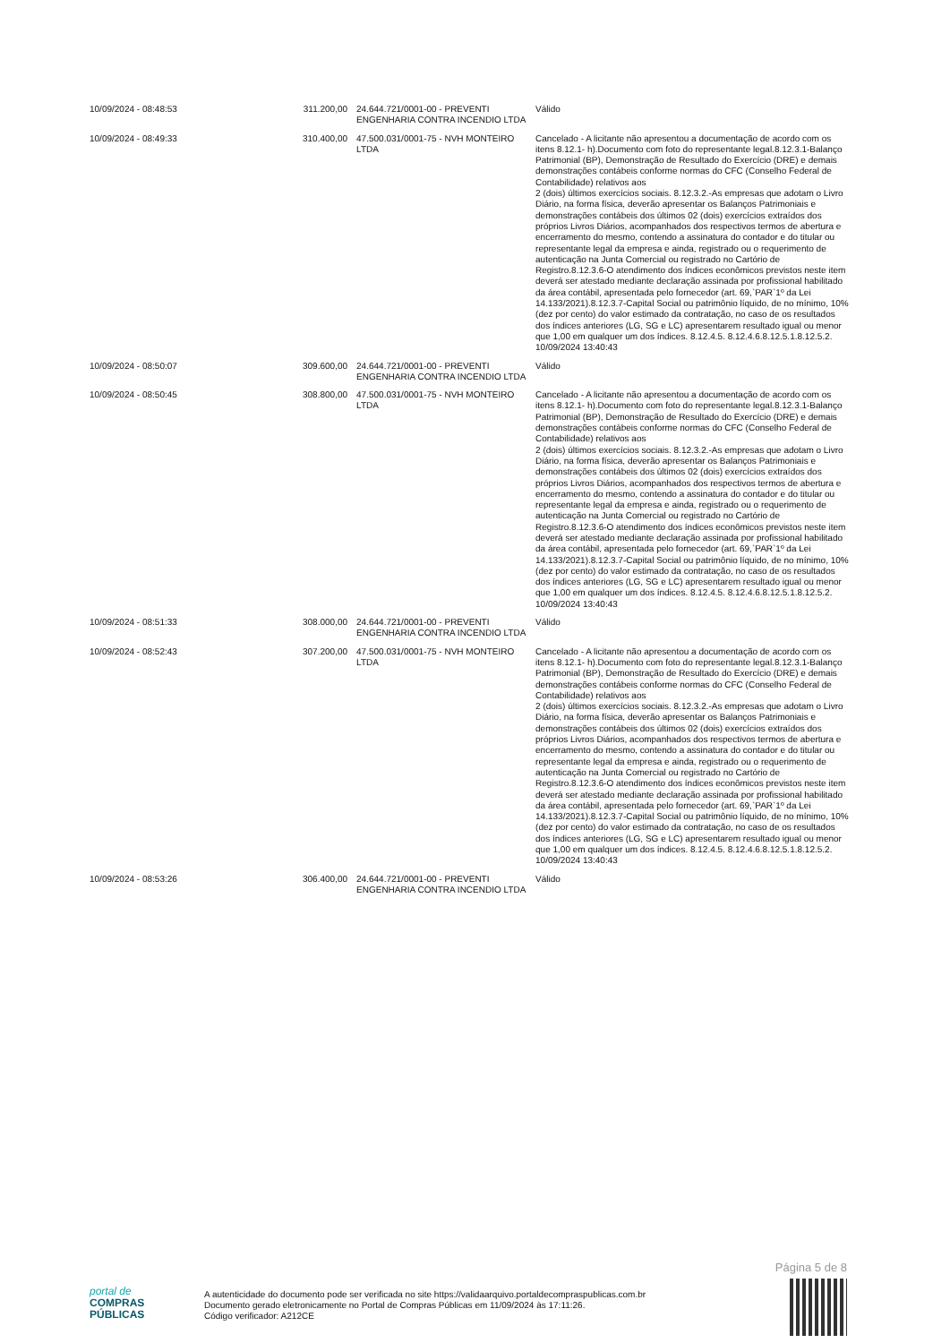| 10/09/2024 - 08:48:53 | 311.200,00 | 24.644.721/0001-00 - PREVENTI ENGENHARIA CONTRA INCENDIO LTDA | Válido |
| 10/09/2024 - 08:49:33 | 310.400,00 | 47.500.031/0001-75 - NVH MONTEIRO LTDA | Cancelado - A licitante não apresentou a documentação de acordo com os itens 8.12.1- h).Documento com foto do representante legal.8.12.3.1-Balanço Patrimonial (BP), Demonstração de Resultado do Exercício (DRE) e demais demonstrações contábeis conforme normas do CFC (Conselho Federal de Contabilidade) relativos aos 2 (dois) últimos exercícios sociais. 8.12.3.2.-As empresas que adotam o Livro Diário, na forma física, deverão apresentar os Balanços Patrimoniais e demonstrações contábeis dos últimos 02 (dois) exercícios extraídos dos próprios Livros Diários, acompanhados dos respectivos termos de abertura e encerramento do mesmo, contendo a assinatura do contador e do titular ou representante legal da empresa e ainda, registrado ou o requerimento de autenticação na Junta Comercial ou registrado no Cartório de Registro.8.12.3.6-O atendimento dos índices econômicos previstos neste item deverá ser atestado mediante declaração assinada por profissional habilitado da área contábil, apresentada pelo fornecedor (art. 69,`PAR`1º da Lei 14.133/2021).8.12.3.7-Capital Social ou patrimônio líquido, de no mínimo, 10% (dez por cento) do valor estimado da contratação, no caso de os resultados dos índices anteriores (LG, SG e LC) apresentarem resultado igual ou menor que 1,00 em qualquer um dos índices. 8.12.4.5. 8.12.4.6.8.12.5.1.8.12.5.2. 10/09/2024 13:40:43 |
| 10/09/2024 - 08:50:07 | 309.600,00 | 24.644.721/0001-00 - PREVENTI ENGENHARIA CONTRA INCENDIO LTDA | Válido |
| 10/09/2024 - 08:50:45 | 308.800,00 | 47.500.031/0001-75 - NVH MONTEIRO LTDA | Cancelado - A licitante não apresentou a documentação de acordo com os itens 8.12.1- h).Documento com foto do representante legal.8.12.3.1-Balanço Patrimonial (BP), Demonstração de Resultado do Exercício (DRE) e demais demonstrações contábeis conforme normas do CFC (Conselho Federal de Contabilidade) relativos aos 2 (dois) últimos exercícios sociais. 8.12.3.2.-As empresas que adotam o Livro Diário, na forma física, deverão apresentar os Balanços Patrimoniais e demonstrações contábeis dos últimos 02 (dois) exercícios extraídos dos próprios Livros Diários, acompanhados dos respectivos termos de abertura e encerramento do mesmo, contendo a assinatura do contador e do titular ou representante legal da empresa e ainda, registrado ou o requerimento de autenticação na Junta Comercial ou registrado no Cartório de Registro.8.12.3.6-O atendimento dos índices econômicos previstos neste item deverá ser atestado mediante declaração assinada por profissional habilitado da área contábil, apresentada pelo fornecedor (art. 69,`PAR`1º da Lei 14.133/2021).8.12.3.7-Capital Social ou patrimônio líquido, de no mínimo, 10% (dez por cento) do valor estimado da contratação, no caso de os resultados dos índices anteriores (LG, SG e LC) apresentarem resultado igual ou menor que 1,00 em qualquer um dos índices. 8.12.4.5. 8.12.4.6.8.12.5.1.8.12.5.2. 10/09/2024 13:40:43 |
| 10/09/2024 - 08:51:33 | 308.000,00 | 24.644.721/0001-00 - PREVENTI ENGENHARIA CONTRA INCENDIO LTDA | Válido |
| 10/09/2024 - 08:52:43 | 307.200,00 | 47.500.031/0001-75 - NVH MONTEIRO LTDA | Cancelado - A licitante não apresentou a documentação de acordo com os itens 8.12.1- h).Documento com foto do representante legal.8.12.3.1-Balanço Patrimonial (BP), Demonstração de Resultado do Exercício (DRE) e demais demonstrações contábeis conforme normas do CFC (Conselho Federal de Contabilidade) relativos aos 2 (dois) últimos exercícios sociais. 8.12.3.2.-As empresas que adotam o Livro Diário, na forma física, deverão apresentar os Balanços Patrimoniais e demonstrações contábeis dos últimos 02 (dois) exercícios extraídos dos próprios Livros Diários, acompanhados dos respectivos termos de abertura e encerramento do mesmo, contendo a assinatura do contador e do titular ou representante legal da empresa e ainda, registrado ou o requerimento de autenticação na Junta Comercial ou registrado no Cartório de Registro.8.12.3.6-O atendimento dos índices econômicos previstos neste item deverá ser atestado mediante declaração assinada por profissional habilitado da área contábil, apresentada pelo fornecedor (art. 69,`PAR`1º da Lei 14.133/2021).8.12.3.7-Capital Social ou patrimônio líquido, de no mínimo, 10% (dez por cento) do valor estimado da contratação, no caso de os resultados dos índices anteriores (LG, SG e LC) apresentarem resultado igual ou menor que 1,00 em qualquer um dos índices. 8.12.4.5. 8.12.4.6.8.12.5.1.8.12.5.2. 10/09/2024 13:40:43 |
| 10/09/2024 - 08:53:26 | 306.400,00 | 24.644.721/0001-00 - PREVENTI ENGENHARIA CONTRA INCENDIO LTDA | Válido |
Página 5 de 8
portal de
COMPRAS
PÚBLICAS
A autenticidade do documento pode ser verificada no site https://validaarquivo.portaldecompraspublicas.com.br
Documento gerado eletronicamente no Portal de Compras Públicas em 11/09/2024 às 17:11:26.
Código verificador: A212CE